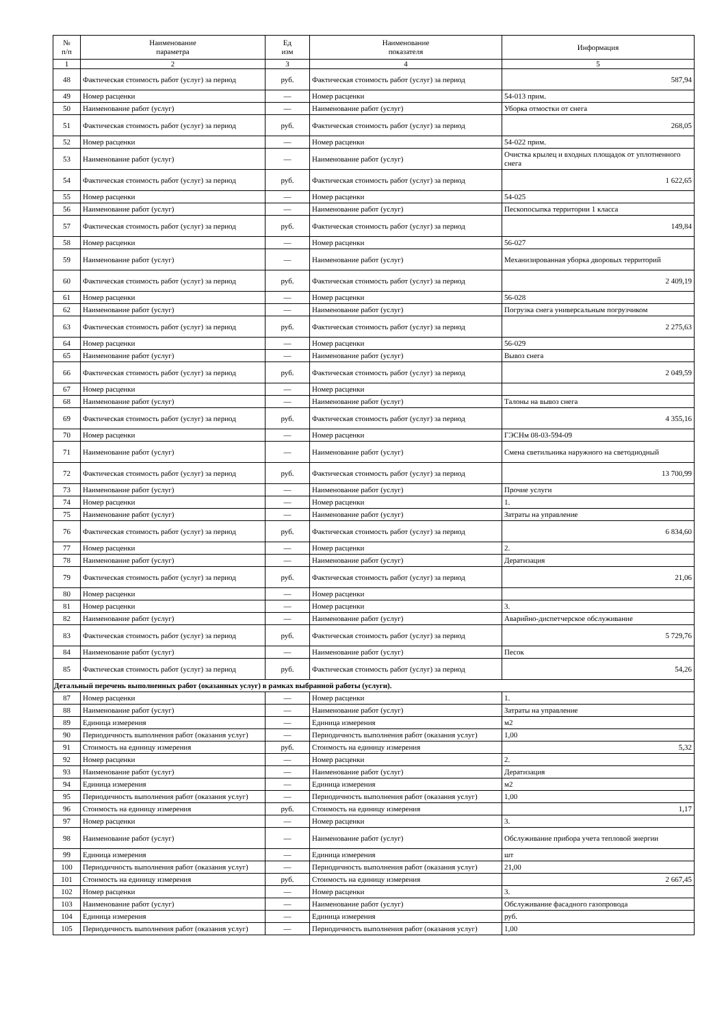| № п/п | Наименование параметра | Ед изм | Наименование показателя | Информация |
| --- | --- | --- | --- | --- |
| 1 | 2 | 3 | 4 | 5 |
| 48 | Фактическая стоимость работ (услуг) за период | руб. | Фактическая стоимость работ (услуг) за период | 587,94 |
| 49 | Номер расценки | — | Номер расценки | 54-013 прим. |
| 50 | Наименование работ (услуг) | — | Наименование работ (услуг) | Уборка отмостки от снега |
| 51 | Фактическая стоимость работ (услуг) за период | руб. | Фактическая стоимость работ (услуг) за период | 268,05 |
| 52 | Номер расценки | — | Номер расценки | 54-022 прим. |
| 53 | Наименование работ (услуг) | — | Наименование работ (услуг) | Очистка крылец и входных площадок от уплотненного снега |
| 54 | Фактическая стоимость работ (услуг) за период | руб. | Фактическая стоимость работ (услуг) за период | 1 622,65 |
| 55 | Номер расценки | — | Номер расценки | 54-025 |
| 56 | Наименование работ (услуг) | — | Наименование работ (услуг) | Пескопосыпка территории 1 класса |
| 57 | Фактическая стоимость работ (услуг) за период | руб. | Фактическая стоимость работ (услуг) за период | 149,84 |
| 58 | Номер расценки | — | Номер расценки | 56-027 |
| 59 | Наименование работ (услуг) | — | Наименование работ (услуг) | Механизированная уборка дворовых территорий |
| 60 | Фактическая стоимость работ (услуг) за период | руб. | Фактическая стоимость работ (услуг) за период | 2 409,19 |
| 61 | Номер расценки | — | Номер расценки | 56-028 |
| 62 | Наименование работ (услуг) | — | Наименование работ (услуг) | Погрузка снега универсальным погрузчиком |
| 63 | Фактическая стоимость работ (услуг) за период | руб. | Фактическая стоимость работ (услуг) за период | 2 275,63 |
| 64 | Номер расценки | — | Номер расценки | 56-029 |
| 65 | Наименование работ (услуг) | — | Наименование работ (услуг) | Вывоз снега |
| 66 | Фактическая стоимость работ (услуг) за период | руб. | Фактическая стоимость работ (услуг) за период | 2 049,59 |
| 67 | Номер расценки | — | Номер расценки | |
| 68 | Наименование работ (услуг) | — | Наименование работ (услуг) | Талоны на вывоз снега |
| 69 | Фактическая стоимость работ (услуг) за период | руб. | Фактическая стоимость работ (услуг) за период | 4 355,16 |
| 70 | Номер расценки | — | Номер расценки | ГЭСНм 08-03-594-09 |
| 71 | Наименование работ (услуг) | — | Наименование работ (услуг) | Смена светильника наружного на светодиодный |
| 72 | Фактическая стоимость работ (услуг) за период | руб. | Фактическая стоимость работ (услуг) за период | 13 700,99 |
| 73 | Наименование работ (услуг) | — | Наименование работ (услуг) | Прочие услуги |
| 74 | Номер расценки | — | Номер расценки | 1. |
| 75 | Наименование работ (услуг) | — | Наименование работ (услуг) | Затраты на управление |
| 76 | Фактическая стоимость работ (услуг) за период | руб. | Фактическая стоимость работ (услуг) за период | 6 834,60 |
| 77 | Номер расценки | — | Номер расценки | 2. |
| 78 | Наименование работ (услуг) | — | Наименование работ (услуг) | Дератизация |
| 79 | Фактическая стоимость работ (услуг) за период | руб. | Фактическая стоимость работ (услуг) за период | 21,06 |
| 80 | Номер расценки | — | Номер расценки | |
| 81 | Номер расценки | — | Номер расценки | 3. |
| 82 | Наименование работ (услуг) | — | Наименование работ (услуг) | Аварийно-диспетчерское обслуживание |
| 83 | Фактическая стоимость работ (услуг) за период | руб. | Фактическая стоимость работ (услуг) за период | 5 729,76 |
| 84 | Наименование работ (услуг) | — | Наименование работ (услуг) | Песок |
| 85 | Фактическая стоимость работ (услуг) за период | руб. | Фактическая стоимость работ (услуг) за период | 54,26 |
| Детальный перечень выполненных работ (оказанных услуг) в рамках выбранной работы (услуги). | | | | |
| 87 | Номер расценки | — | Номер расценки | 1. |
| 88 | Наименование работ (услуг) | — | Наименование работ (услуг) | Затраты на управление |
| 89 | Единица измерения | — | Единица измерения | м2 |
| 90 | Периодичность выполнения работ (оказания услуг) | — | Периодичность выполнения работ (оказания услуг) | 1,00 |
| 91 | Стоимость на единицу измерения | руб. | Стоимость на единицу измерения | 5,32 |
| 92 | Номер расценки | — | Номер расценки | 2. |
| 93 | Наименование работ (услуг) | — | Наименование работ (услуг) | Дератизация |
| 94 | Единица измерения | — | Единица измерения | м2 |
| 95 | Периодичность выполнения работ (оказания услуг) | — | Периодичность выполнения работ (оказания услуг) | 1,00 |
| 96 | Стоимость на единицу измерения | руб. | Стоимость на единицу измерения | 1,17 |
| 97 | Номер расценки | — | Номер расценки | 3. |
| 98 | Наименование работ (услуг) | — | Наименование работ (услуг) | Обслуживание прибора учета тепловой энергии |
| 99 | Единица измерения | — | Единица измерения | шт |
| 100 | Периодичность выполнения работ (оказания услуг) | — | Периодичность выполнения работ (оказания услуг) | 21,00 |
| 101 | Стоимость на единицу измерения | руб. | Стоимость на единицу измерения | 2 667,45 |
| 102 | Номер расценки | — | Номер расценки | 3. |
| 103 | Наименование работ (услуг) | — | Наименование работ (услуг) | Обслуживание фасадного газопровода |
| 104 | Единица измерения | — | Единица измерения | руб. |
| 105 | Периодичность выполнения работ (оказания услуг) | — | Периодичность выполнения работ (оказания услуг) | 1,00 |